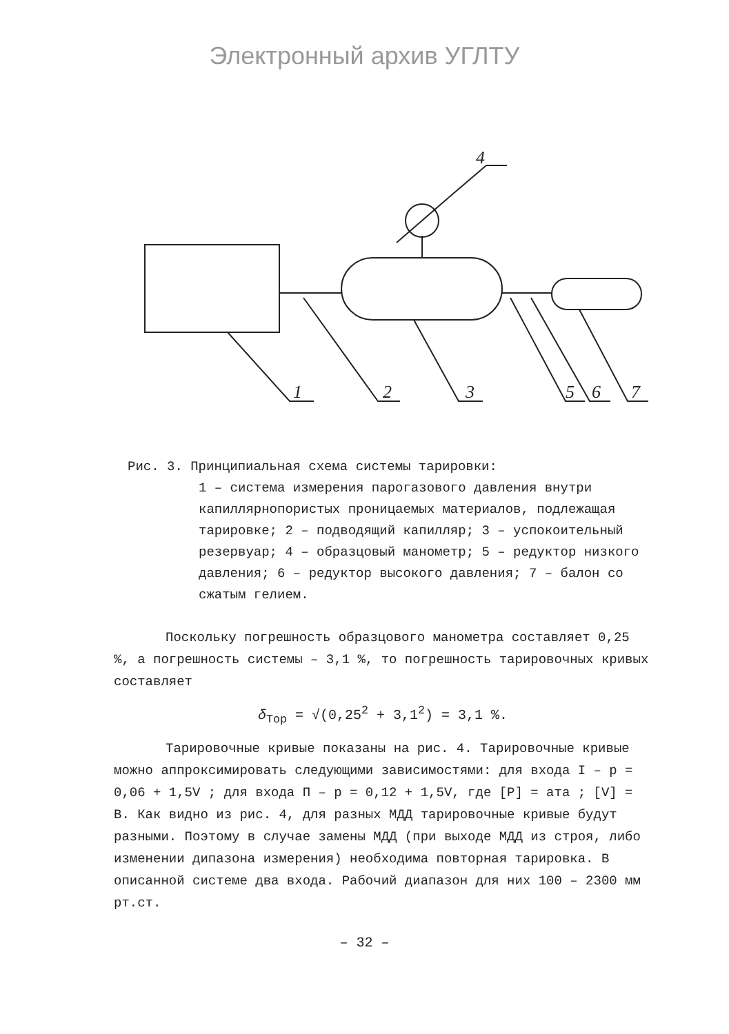Электронный архив УГЛТУ
4
1
2
3
5
6
7
Рис. 3. Принципиальная схема системы тарировки:
1 – система измерения парогазового давления внутри капиллярнопористых проницаемых материалов, подлежащая тарировке; 2 – подводящий капилляр; 3 – успокоительный резервуар; 4 – образцовый манометр; 5 – редуктор низкого давления; 6 – редуктор высокого давления; 7 – балон со сжатым гелием.
Поскольку погрешность образцового манометра составляет 0,25 %, а погрешность системы – 3,1 %, то погрешность тарировочных кривых составляет
δ<sub>Тор</sub> = √(0,25<sup>2</sup> + 3,1<sup>2</sup>) = 3,1 %.
Тарировочные кривые показаны на рис. 4. Тарировочные кривые можно аппроксимировать следующими зависимостями: для входа I – p = 0,06 + 1,5V ; для входа П – p = 0,12 + 1,5V, где [P] = ата ; [V] = B. Как видно из рис. 4, для разных МДД тарировочные кривые будут разными. Поэтому в случае замены МДД (при выходе МДД из строя, либо изменении дипазона измерения) необходима повторная тарировка. В описанной системе два входа. Рабочий диапазон для них 100 – 2300 мм рт.ст.
– 32 –